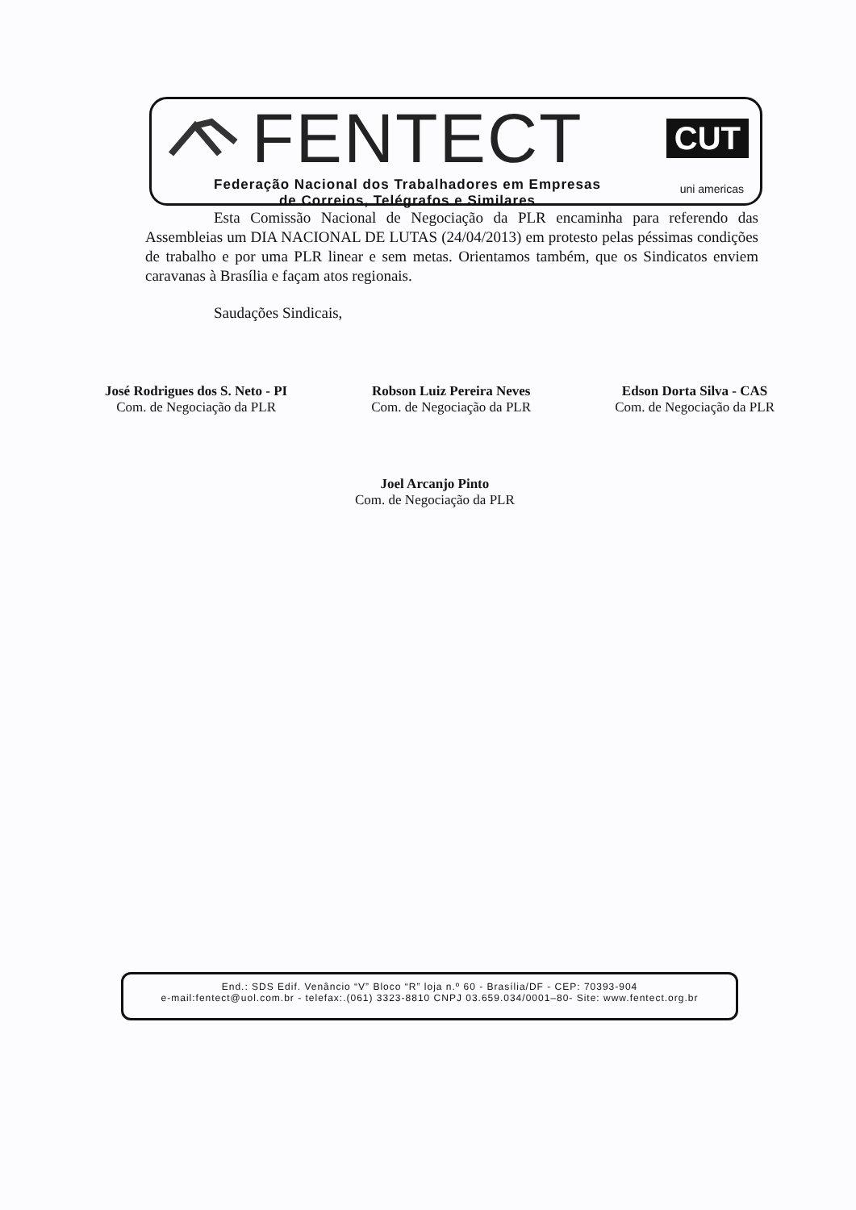FENTECT
CUT
Federação Nacional dos Trabalhadores em Empresas
de Correios, Telégrafos e Similares
uni americas
Esta Comissão Nacional de Negociação da PLR encaminha para referendo das Assembleias um DIA NACIONAL DE LUTAS (24/04/2013) em protesto pelas péssimas condições de trabalho e por uma PLR linear e sem metas. Orientamos também, que os Sindicatos enviem caravanas à Brasília e façam atos regionais.
Saudações Sindicais,
José Rodrigues dos S. Neto - PI
Com. de Negociação da PLR
Robson Luiz Pereira Neves
Com. de Negociação da PLR
Edson Dorta Silva - CAS
Com. de Negociação da PLR
Joel Arcanjo Pinto
Com. de Negociação da PLR
End.: SDS Edif. Venâncio “V” Bloco “R” loja n.º 60 - Brasília/DF - CEP: 70393-904
e-mail:fentect@uol.com.br - telefax:.(061) 3323-8810 CNPJ 03.659.034/0001–80- Site: www.fentect.org.br